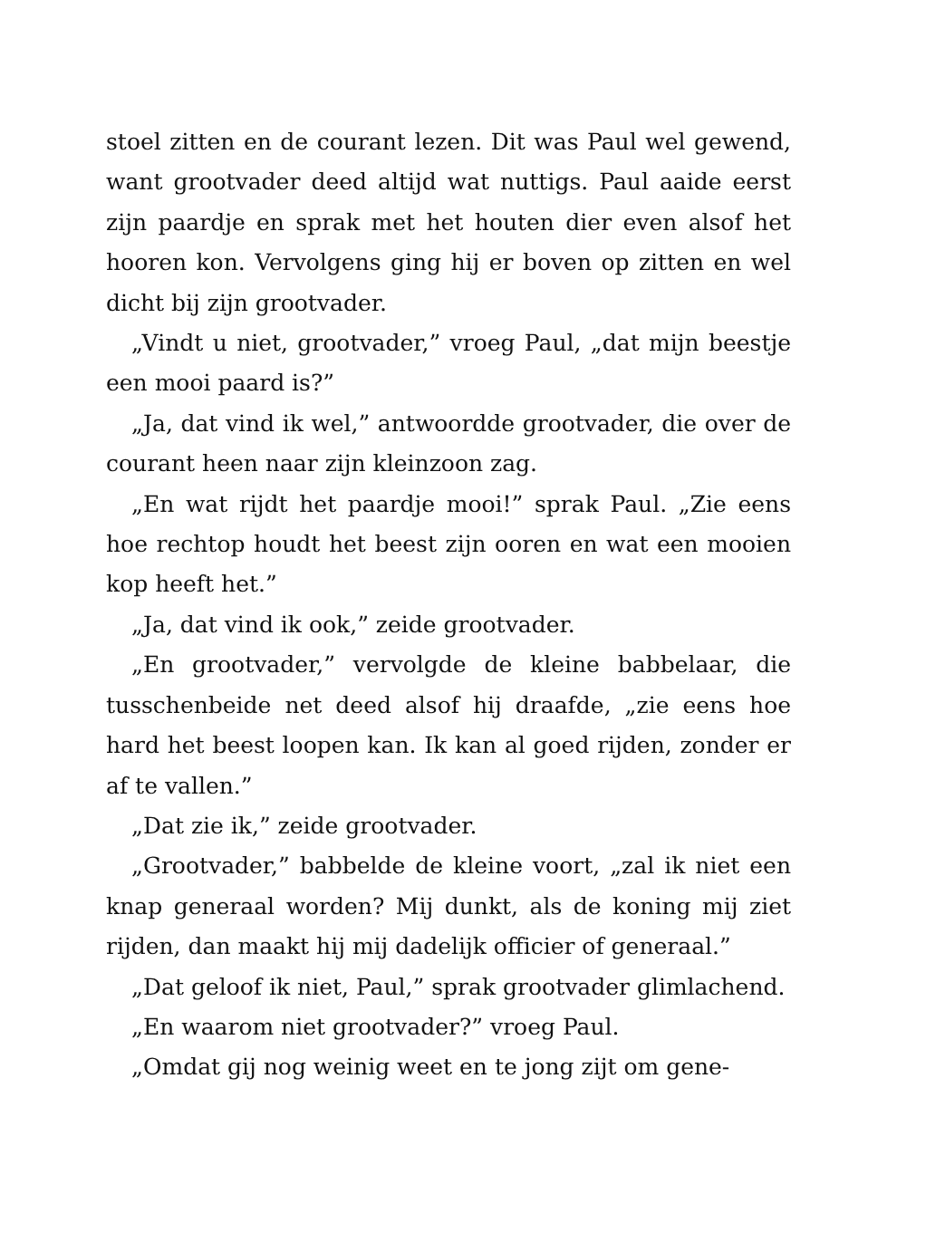stoel zitten en de courant lezen. Dit was Paul wel gewend, want grootvader deed altijd wat nuttigs. Paul aaide eerst zijn paardje en sprak met het houten dier even alsof het hooren kon. Vervolgens ging hij er boven op zitten en wel dicht bij zijn grootvader.
„Vindt u niet, grootvader,” vroeg Paul, „dat mijn beestje een mooi paard is?”
„Ja, dat vind ik wel,” antwoordde grootvader, die over de courant heen naar zijn kleinzoon zag.
„En wat rijdt het paardje mooi!” sprak Paul. „Zie eens hoe rechtop houdt het beest zijn ooren en wat een mooien kop heeft het.”
„Ja, dat vind ik ook,” zeide grootvader.
„En grootvader,” vervolgde de kleine babbelaar, die tusschenbeide net deed alsof hij draafde, „zie eens hoe hard het beest loopen kan. Ik kan al goed rijden, zonder er af te vallen.”
„Dat zie ik,” zeide grootvader.
„Grootvader,” babbelde de kleine voort, „zal ik niet een knap generaal worden? Mij dunkt, als de koning mij ziet rijden, dan maakt hij mij dadelijk officier of generaal.”
„Dat geloof ik niet, Paul,” sprak grootvader glimlachend.
„En waarom niet grootvader?” vroeg Paul.
„Omdat gij nog weinig weet en te jong zijt om gene-